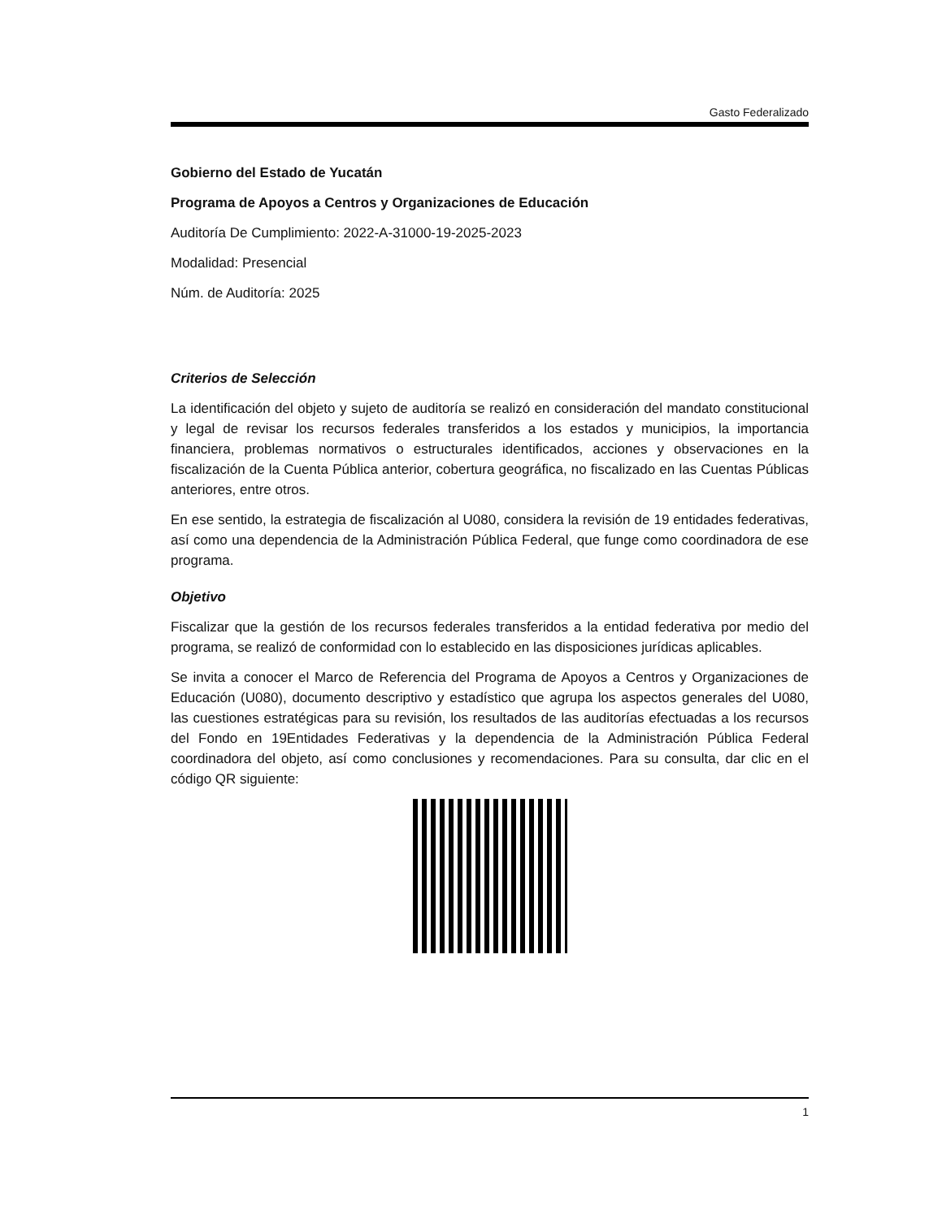Gasto Federalizado
Gobierno del Estado de Yucatán
Programa de Apoyos a Centros y Organizaciones de Educación
Auditoría De Cumplimiento: 2022-A-31000-19-2025-2023
Modalidad: Presencial
Núm. de Auditoría: 2025
Criterios de Selección
La identificación del objeto y sujeto de auditoría se realizó en consideración del mandato constitucional y legal de revisar los recursos federales transferidos a los estados y municipios, la importancia financiera, problemas normativos o estructurales identificados, acciones y observaciones en la fiscalización de la Cuenta Pública anterior, cobertura geográfica, no fiscalizado en las Cuentas Públicas anteriores, entre otros.
En ese sentido, la estrategia de fiscalización al U080, considera la revisión de 19 entidades federativas, así como una dependencia de la Administración Pública Federal, que funge como coordinadora de ese programa.
Objetivo
Fiscalizar que la gestión de los recursos federales transferidos a la entidad federativa por medio del programa, se realizó de conformidad con lo establecido en las disposiciones jurídicas aplicables.
Se invita a conocer el Marco de Referencia del Programa de Apoyos a Centros y Organizaciones de Educación (U080), documento descriptivo y estadístico que agrupa los aspectos generales del U080, las cuestiones estratégicas para su revisión, los resultados de las auditorías efectuadas a los recursos del Fondo en 19Entidades Federativas y la dependencia de la Administración Pública Federal coordinadora del objeto, así como conclusiones y recomendaciones. Para su consulta, dar clic en el código QR siguiente:
1